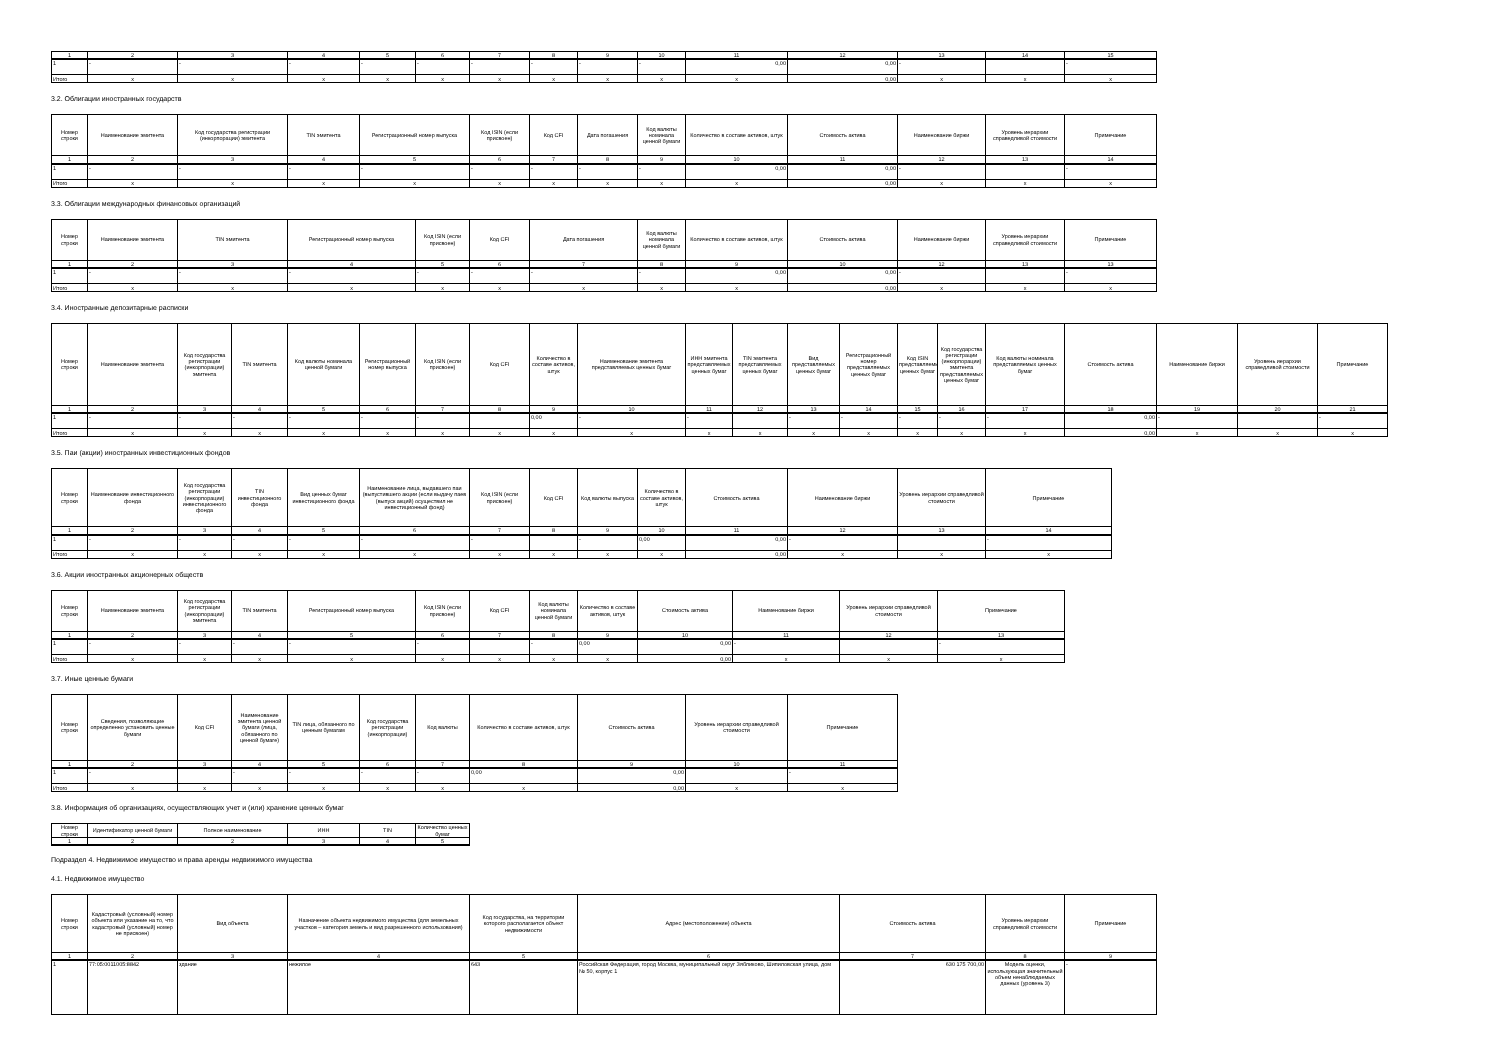| 1 | 2 | 3 | 4 | 5 | 6 | 7 | 8 | 9 | 10 | 11 | 12 | 13 | 14 | 15 |
| 1 | - | - | - | - | - | - | - | - | - | 0,00 | 0,00 | - | | - |
| Итого | x | x | x | x | x | x | x | x | x | x | 0,00 | x | x | x |
3.2. Облигации иностранных государств
| Номер строки | Наименование эмитента | Код государства регистрации (инкорпорации) эмитента | TIN эмитента | Регистрационный номер выпуска | Код ISIN (если присвоен) | Код CFI | Дата погашения | Код валюты номинала ценной бумаги | Количество в составе активов, штук | Стоимость актива | Наименование биржи | Уровень иерархии справедливой стоимости | Примечание |
| --- | --- | --- | --- | --- | --- | --- | --- | --- | --- | --- | --- | --- | --- |
| 1 | 2 | 3 | 4 | 5 | 6 | 7 | 8 | 9 | 10 | 11 | 12 | 13 | 14 |
| 1 | - | - | - | - | - | - | - | - | 0,00 | 0,00 | - | | - |
| Итого | x | x | x | x | x | x | x | x | x | 0,00 | x | x | x |
3.3. Облигации международных финансовых организаций
| Номер строки | Наименование эмитента | TIN эмитента | Регистрационный номер выпуска | Код ISIN (если присвоен) | Код CFI | Дата погашения | Код валюты номинала ценной бумаги | Количество в составе активов, штук | Стоимость актива | Наименование биржи | Уровень иерархии справедливой стоимости | Примечание |
| --- | --- | --- | --- | --- | --- | --- | --- | --- | --- | --- | --- | --- |
| 1 | 2 | 3 | 4 | 5 | 6 | 7 | 8 | 9 | 10 | 12 | 13 | 13 |
| 1 | - | - | - | - | - | - | - | 0,00 | 0,00 | - | | - |
| Итого | x | x | x | x | x | x | x | x | 0,00 | x | x | x |
3.4. Иностранные депозитарные расписки
| Номер строки | Наименование эмитента | Код государства регистрации (инкорпорации) эмитента | TIN эмитента | Код валюты номинала ценной бумаги | Регистрационный номер выпуска | Код ISIN (если присвоен) | Код CFI | Количество в составе активов, штук | Наименование эмитента представляемых ценных бумаг | ИНН эмитента представляемых ценных бумаг | TIN эмитента представляемых ценных бумаг | Вид представляемых ценных бумаг | Регистрационный номер представляемых ценных бумаг | Код ISIN представляемых ценных бумаг | Код государства регистрации (инкорпорации) эмитента представляемых ценных бумаг | Код валюты номинала представляемых ценных бумаг | Стоимость актива | Наименование биржи | Уровень иерархии справедливой стоимости | Примечание |
| --- | --- | --- | --- | --- | --- | --- | --- | --- | --- | --- | --- | --- | --- | --- | --- | --- | --- | --- | --- | --- |
| 1 | 2 | 3 | 4 | 5 | 6 | 7 | 8 | 9 | 10 | 11 | 12 | 13 | 14 | 15 | 16 | 17 | 18 | 19 | 20 | 21 |
| 1 | - | - | - | - | - | - | | 0,00 | - | - | | - | - | - | - | - | 0,00 | - | | - |
| Итого | x | x | x | x | x | x | x | x | x | x | x | x | x | x | x | x | 0,00 | x | x | x |
3.5. Паи (акции) иностранных инвестиционных фондов
| Номер строки | Наименование инвестиционного фонда | Код государства регистрации (инкорпорации) инвестиционного фонда | TIN инвестиционного фонда | Вид ценных бумаг инвестиционного фонда | Наименование лица, выдавшего паи (выпустившего акции (если выдачу паев (выпуск акций) осуществил не инвестиционный фонд) | Код ISIN (если присвоен) | Код CFI | Код валюты выпуска | Количество в составе активов, штук | Стоимость актива | Наименование биржи | Уровень иерархии справедливой стоимости | Примечание |
| --- | --- | --- | --- | --- | --- | --- | --- | --- | --- | --- | --- | --- | --- |
| 1 | 2 | 3 | 4 | 5 | 6 | 7 | 8 | 9 | 10 | 11 | 12 | 13 | 14 |
| 1 | - | - | - | - | - | - | | - | 0,00 | 0,00 | - | | - |
| Итого | x | x | x | x | x | x | x | x | x | 0,00 | x | x | x |
3.6. Акции иностранных акционерных обществ
| Номер строки | Наименование эмитента | Код государства регистрации (инкорпорации) эмитента | TIN эмитента | Регистрационный номер выпуска | Код ISIN (если присвоен) | Код CFI | Код валюты номинала ценной бумаги | Количество в составе активов, штук | Стоимость актива | Наименование биржи | Уровень иерархии справедливой стоимости | Примечание |
| --- | --- | --- | --- | --- | --- | --- | --- | --- | --- | --- | --- | --- |
| 1 | 2 | 3 | 4 | 5 | 6 | 7 | 8 | 9 | 10 | 11 | 12 | 13 |
| 1 | - | - | - | - | - | | - | 0,00 | 0,00 | - | | - |
| Итого | x | x | x | x | x | x | x | x | 0,00 | x | x | x |
3.7. Иные ценные бумаги
| Номер строки | Сведения, позволяющие определенно установить ценные бумаги | Код CFI | Наименование эмитента ценной бумаги (лица, обязанного по ценной бумаге) | TIN лица, обязанного по ценным бумагам | Код государства регистрации (инкорпорации) | Код валюты | Количество в составе активов, штук | Стоимость актива | Уровень иерархии справедливой стоимости | Примечание |
| --- | --- | --- | --- | --- | --- | --- | --- | --- | --- | --- |
| 1 | 2 | 3 | 4 | 5 | 6 | 7 | 8 | 9 | 10 | 11 |
| 1 | - | | - | - | - | - | 0,00 | 0,00 | | - |
| Итого | x | x | x | x | x | x | x | 0,00 | x | x |
3.8. Информация об организациях, осуществляющих учет и (или) хранение ценных бумаг
| Номер строки | Идентификатор ценной бумаги | Полное наименование | ИНН | TIN | Количество ценных бумаг |
| --- | --- | --- | --- | --- | --- |
| 1 | 2 | 2 | 3 | 4 | 5 |
Подраздел 4. Недвижимое имущество и права аренды недвижимого имущества
4.1. Недвижимое имущество
| Номер строки | Кадастровый (условный) номер объекта или указание на то, что кадастровый (условный) номер не присвоен) | Вид объекта | Назначение объекта недвижимого имущества (для земельных участков – категория земель и вид разрешенного использования) | Код государства, на территории которого располагается объект недвижимости | Адрес (местоположение) объекта | Стоимость актива | Уровень иерархии справедливой стоимости | Примечание |
| --- | --- | --- | --- | --- | --- | --- | --- | --- |
| 1 | 2 | 3 | 4 | 5 | 6 | 7 | 8 | 9 |
| 1 | 77:05:0011005:8842 | здание | нежилое | 643 | Российская Федерация, город Москва, муниципальный округ Зябликово, Шипиловская улица, дом № 50, корпус 1 | 630 175 700,00 | Модель оценки, использующая значительный объем ненаблюдаемых данных (уровень 3) | - |